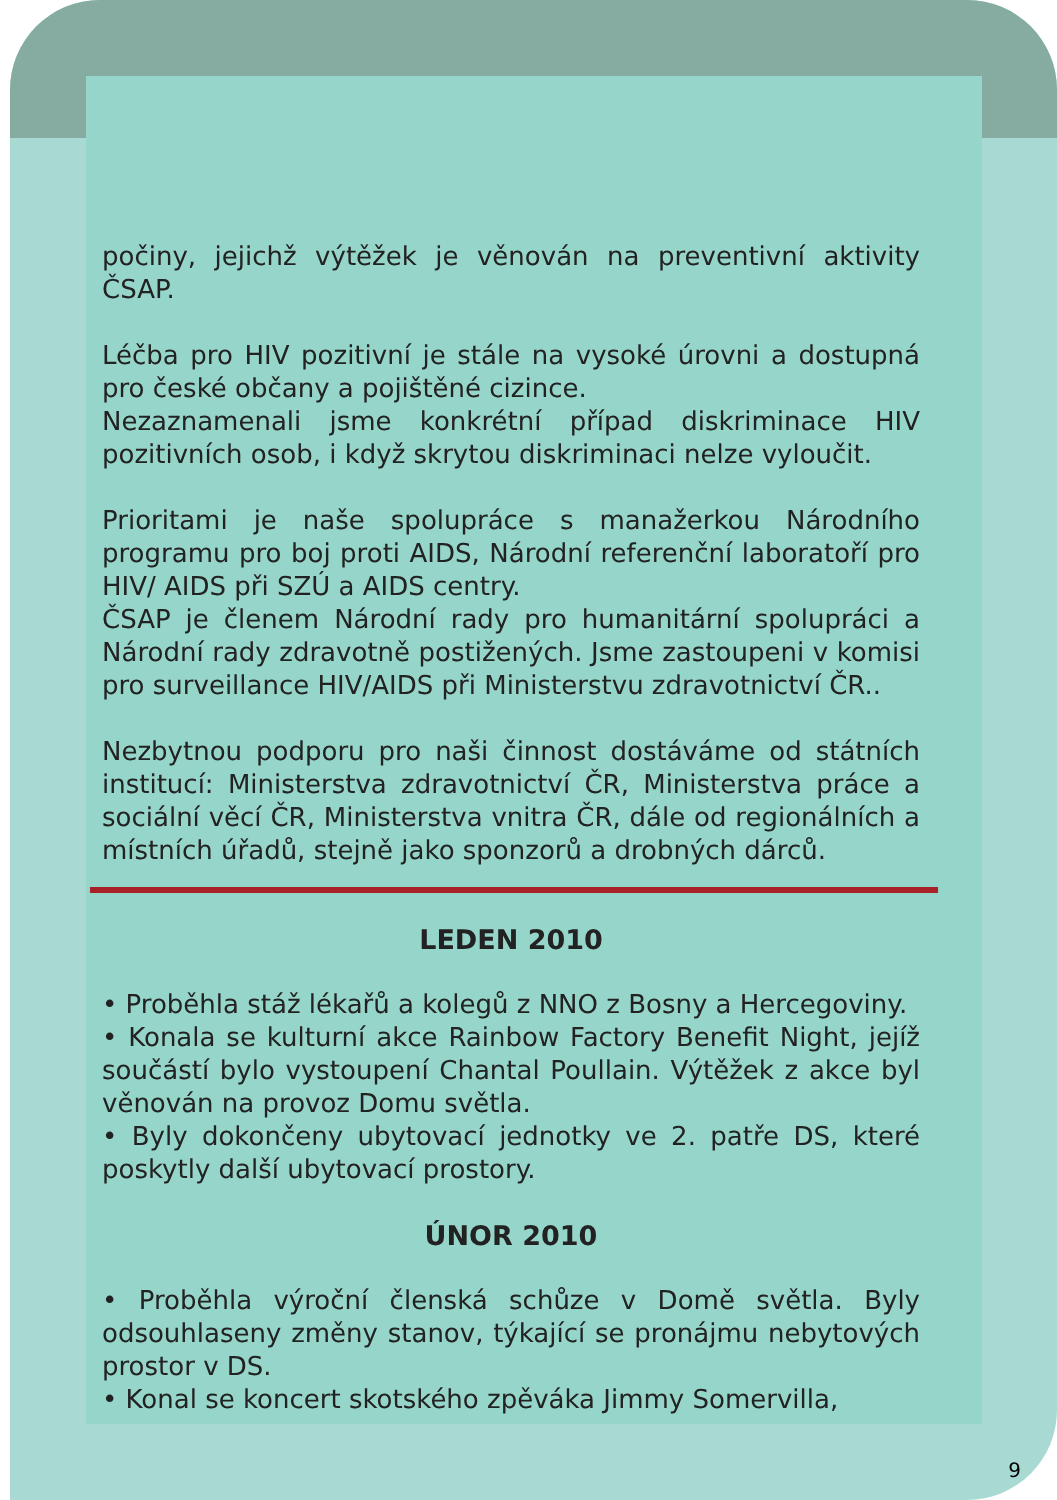počiny, jejichž výtěžek je věnován na preventivní aktivity ČSAP.
Léčba pro HIV pozitivní je stále na vysoké úrovni a dostupná pro české občany a pojištěné cizince.
Nezaznamenali jsme konkrétní případ diskriminace HIV pozitivních osob, i když skrytou diskriminaci nelze vyloučit.
Prioritami je naše spolupráce s manažerkou Národního programu pro boj proti AIDS, Národní referenční laboratoří pro HIV/ AIDS při SZÚ a AIDS centry.
ČSAP je členem Národní rady pro humanitární spolupráci a Národní rady zdravotně postižených. Jsme zastoupeni v komisi pro surveillance HIV/AIDS při Ministerstvu zdravotnictví ČR..
Nezbytnou podporu pro naši činnost dostáváme od státních institucí: Ministerstva zdravotnictví ČR, Ministerstva práce a sociální věcí ČR, Ministerstva vnitra ČR, dále od regionálních a místních úřadů, stejně jako sponzorů a drobných dárců.
LEDEN 2010
• Proběhla stáž lékařů a kolegů z NNO z Bosny a Hercegoviny.
• Konala se kulturní akce Rainbow Factory Benefit Night, jejíž součástí bylo vystoupení Chantal Poullain. Výtěžek z akce byl věnován na provoz Domu světla.
• Byly dokončeny ubytovací jednotky ve 2. patře DS, které poskytly další ubytovací prostory.
ÚNOR 2010
• Proběhla výroční členská schůze v Domě světla. Byly odsouhlaseny změny stanov, týkající se pronájmu nebytových prostor v DS.
• Konal se koncert skotského zpěváka Jimmy Somervilla,
9